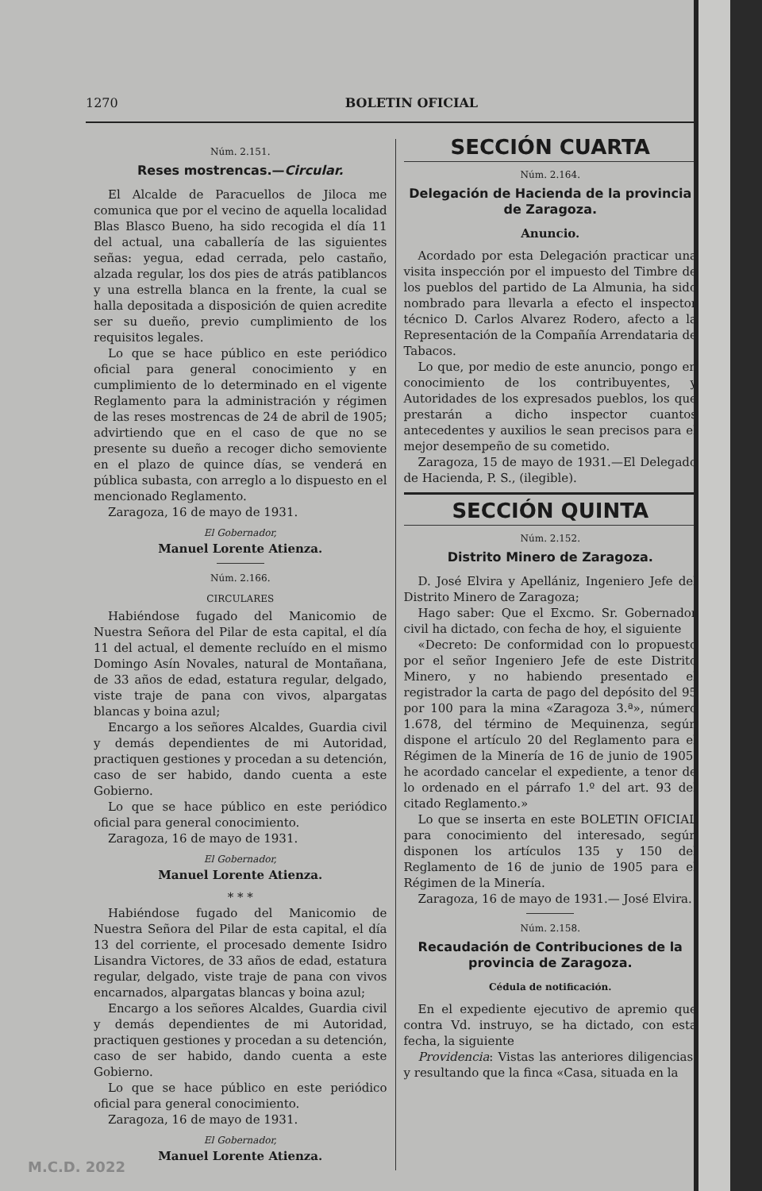1270 BOLETIN OFICIAL
Núm. 2.151.
Reses mostrencas.—Circular.
El Alcalde de Paracuellos de Jiloca me comunica que por el vecino de aquella localidad Blas Blasco Bueno, ha sido recogida el día 11 del actual, una caballería de las siguientes señas: yegua, edad cerrada, pelo castaño, alzada regular, los dos pies de atrás patiblancos y una estrella blanca en la frente, la cual se halla depositada a disposición de quien acredite ser su dueño, previo cumplimiento de los requisitos legales.
Lo que se hace público en este periódico oficial para general conocimiento y en cumplimiento de lo determinado en el vigente Reglamento para la administración y régimen de las reses mostrencas de 24 de abril de 1905; advirtiendo que en el caso de que no se presente su dueño a recoger dicho semoviente en el plazo de quince días, se venderá en pública subasta, con arreglo a lo dispuesto en el mencionado Reglamento.
Zaragoza, 16 de mayo de 1931.
El Gobernador,
Manuel Lorente Atienza.
Núm. 2.166.
CIRCULARES
Habiéndose fugado del Manicomio de Nuestra Señora del Pilar de esta capital, el día 11 del actual, el demente recluído en el mismo Domingo Asín Novales, natural de Montañana, de 33 años de edad, estatura regular, delgado, viste traje de pana con vivos, alpargatas blancas y boina azul;
Encargo a los señores Alcaldes, Guardia civil y demás dependientes de mi Autoridad, practiquen gestiones y procedan a su detención, caso de ser habido, dando cuenta a este Gobierno.
Lo que se hace público en este periódico oficial para general conocimiento.
Zaragoza, 16 de mayo de 1931.
El Gobernador,
Manuel Lorente Atienza.
* * *
Habiéndose fugado del Manicomio de Nuestra Señora del Pilar de esta capital, el día 13 del corriente, el procesado demente Isidro Lisandra Victores, de 33 años de edad, estatura regular, delgado, viste traje de pana con vivos encarnados, alpargatas blancas y boina azul;
Encargo a los señores Alcaldes, Guardia civil y demás dependientes de mi Autoridad, practiquen gestiones y procedan a su detención, caso de ser habido, dando cuenta a este Gobierno.
Lo que se hace público en este periódico oficial para general conocimiento.
Zaragoza, 16 de mayo de 1931.
El Gobernador,
Manuel Lorente Atienza.
SECCIÓN CUARTA
Núm. 2.164.
Delegación de Hacienda de la provincia de Zaragoza.
Anuncio.
Acordado por esta Delegación practicar una visita inspección por el impuesto del Timbre de los pueblos del partido de La Almunia, ha sido nombrado para llevarla a efecto el inspector técnico D. Carlos Alvarez Rodero, afecto a la Representación de la Compañía Arrendataria de Tabacos.
Lo que, por medio de este anuncio, pongo en conocimiento de los contribuyentes, y Autoridades de los expresados pueblos, los que prestarán a dicho inspector cuantos antecedentes y auxilios le sean precisos para el mejor desempeño de su cometido.
Zaragoza, 15 de mayo de 1931.—El Delegado de Hacienda, P. S., (ilegible).
SECCIÓN QUINTA
Núm. 2.152.
Distrito Minero de Zaragoza.
D. José Elvira y Apellániz, Ingeniero Jefe del Distrito Minero de Zaragoza;
Hago saber: Que el Excmo. Sr. Gobernador civil ha dictado, con fecha de hoy, el siguiente
«Decreto: De conformidad con lo propuesto por el señor Ingeniero Jefe de este Distrito Minero, y no habiendo presentado el registrador la carta de pago del depósito del 95 por 100 para la mina «Zaragoza 3.ª», número 1.678, del término de Mequinenza, según dispone el artículo 20 del Reglamento para el Régimen de la Minería de 16 de junio de 1905, he acordado cancelar el expediente, a tenor de lo ordenado en el párrafo 1.º del art. 93 del citado Reglamento.»
Lo que se inserta en este BOLETIN OFICIAL para conocimiento del interesado, según disponen los artículos 135 y 150 del Reglamento de 16 de junio de 1905 para el Régimen de la Minería.
Zaragoza, 16 de mayo de 1931.— José Elvira.
Núm. 2.158.
Recaudación de Contribuciones de la provincia de Zaragoza.
Cédula de notificación.
En el expediente ejecutivo de apremio que contra Vd. instruyo, se ha dictado, con esta fecha, la siguiente
Providencia: Vistas las anteriores diligencias, y resultando que la finca «Casa, situada en la
M.C.D. 2022